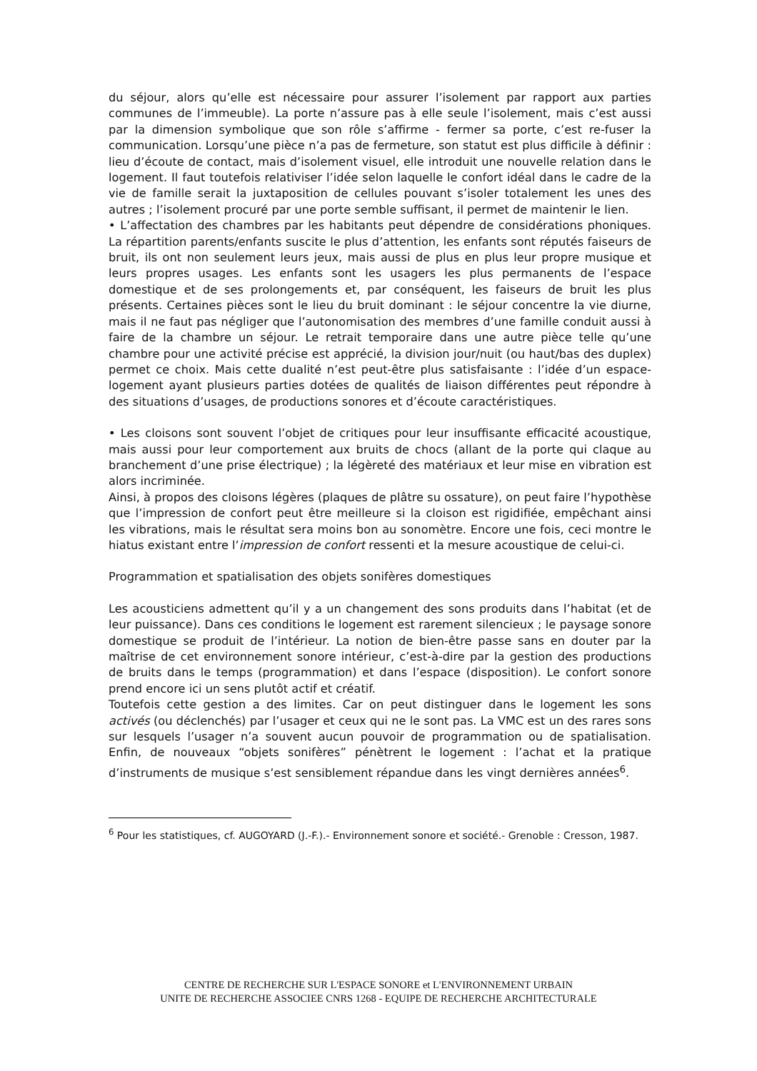du séjour, alors qu’elle est nécessaire pour assurer l’isolement par rapport aux parties communes de l’immeuble). La porte n’assure pas à elle seule l’isolement, mais c’est aussi par la dimension symbolique que son rôle s’affirme - fermer sa porte, c’est re-fuser la communication. Lorsqu’une pièce n’a pas de fermeture, son statut est plus difficile à définir : lieu d’écoute de contact, mais d’isolement visuel, elle introduit une nouvelle relation dans le logement. Il faut toutefois relativiser l’idée selon laquelle le confort idéal dans le cadre de la vie de famille serait la juxtaposition de cellules pouvant s’isoler totalement les unes des autres ; l’isolement procuré par une porte semble suffisant, il permet de maintenir le lien.
• L’affectation des chambres par les habitants peut dépendre de considérations phoniques. La répartition parents/enfants suscite le plus d’attention, les enfants sont réputés faiseurs de bruit, ils ont non seulement leurs jeux, mais aussi de plus en plus leur propre musique et leurs propres usages. Les enfants sont les usagers les plus permanents de l’espace domestique et de ses prolongements et, par conséquent, les faiseurs de bruit les plus présents. Certaines pièces sont le lieu du bruit dominant : le séjour concentre la vie diurne, mais il ne faut pas négliger que l’autonomisation des membres d’une famille conduit aussi à faire de la chambre un séjour. Le retrait temporaire dans une autre pièce telle qu’une chambre pour une activité précise est apprécié, la division jour/nuit (ou haut/bas des duplex) permet ce choix. Mais cette dualité n’est peut-être plus satisfaisante : l’idée d’un espace-logement ayant plusieurs parties dotées de qualités de liaison différentes peut répondre à des situations d’usages, de productions sonores et d’écoute caractéristiques.
• Les cloisons sont souvent l’objet de critiques pour leur insuffisante efficacité acoustique, mais aussi pour leur comportement aux bruits de chocs (allant de la porte qui claque au branchement d’une prise électrique) ; la légèreté des matériaux et leur mise en vibration est alors incriminée.
Ainsi, à propos des cloisons légères (plaques de plâtre su ossature), on peut faire l’hypothèse que l’impression de confort peut être meilleure si la cloison est rigidifiée, empêchant ainsi les vibrations, mais le résultat sera moins bon au sonomètre. Encore une fois, ceci montre le hiatus existant entre l’impression de confort ressenti et la mesure acoustique de celui-ci.
Programmation et spatialisation des objets sonifères domestiques
Les acousticiens admettent qu’il y a un changement des sons produits dans l’habitat (et de leur puissance). Dans ces conditions le logement est rarement silencieux ; le paysage sonore domestique se produit de l’intérieur. La notion de bien-être passe sans en douter par la maîtrise de cet environnement sonore intérieur, c’est-à-dire par la gestion des productions de bruits dans le temps (programmation) et dans l’espace (disposition). Le confort sonore prend encore ici un sens plutôt actif et créatif.
Toutefois cette gestion a des limites. Car on peut distinguer dans le logement les sons activés (ou déclenchés) par l’usager et ceux qui ne le sont pas. La VMC est un des rares sons sur lesquels l’usager n’a souvent aucun pouvoir de programmation ou de spatialisation. Enfin, de nouveaux “objets sonifères” pénètrent le logement : l’achat et la pratique d’instruments de musique s’est sensiblement répandue dans les vingt dernières années<sup>6</sup>.
<sup>6</sup> Pour les statistiques, cf. AUGOYARD (J.-F.).- Environnement sonore et société.- Grenoble : Cresson, 1987.
CENTRE DE RECHERCHE SUR L'ESPACE SONORE et L'ENVIRONNEMENT URBAIN
UNITE DE RECHERCHE ASSOCIEE CNRS 1268 - EQUIPE DE RECHERCHE ARCHITECTURALE